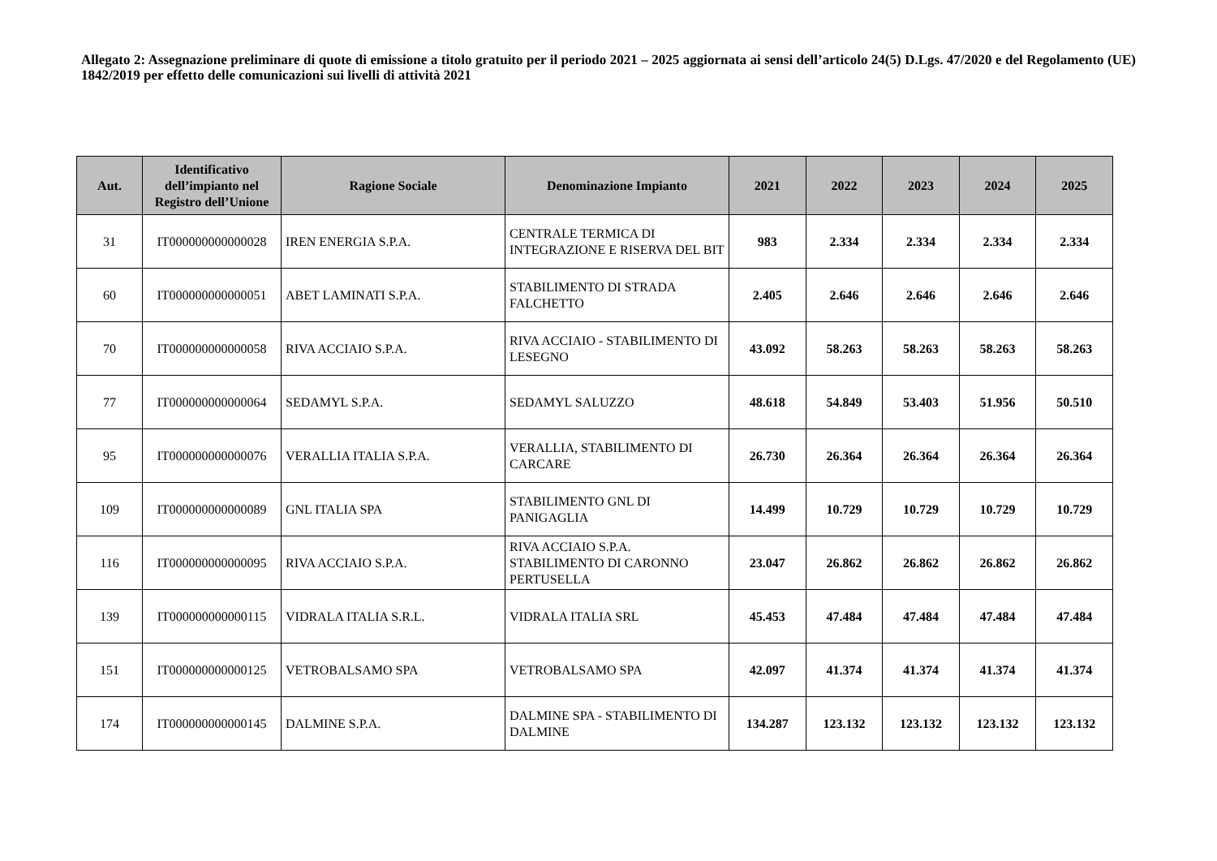Allegato 2: Assegnazione preliminare di quote di emissione a titolo gratuito per il periodo 2021 – 2025 aggiornata ai sensi dell’articolo 24(5) D.Lgs. 47/2020 e del Regolamento (UE) 1842/2019 per effetto delle comunicazioni sui livelli di attività 2021
| Aut. | Identificativo dell’impianto nel Registro dell’Unione | Ragione Sociale | Denominazione Impianto | 2021 | 2022 | 2023 | 2024 | 2025 |
| --- | --- | --- | --- | --- | --- | --- | --- | --- |
| 31 | IT000000000000028 | IREN ENERGIA S.P.A. | CENTRALE TERMICA DI INTEGRAZIONE E RISERVA DEL BIT | 983 | 2.334 | 2.334 | 2.334 | 2.334 |
| 60 | IT000000000000051 | ABET LAMINATI S.P.A. | STABILIMENTO DI STRADA FALCHETTO | 2.405 | 2.646 | 2.646 | 2.646 | 2.646 |
| 70 | IT000000000000058 | RIVA ACCIAIO S.P.A. | RIVA ACCIAIO - STABILIMENTO DI LESEGNO | 43.092 | 58.263 | 58.263 | 58.263 | 58.263 |
| 77 | IT000000000000064 | SEDAMYL S.P.A. | SEDAMYL SALUZZO | 48.618 | 54.849 | 53.403 | 51.956 | 50.510 |
| 95 | IT000000000000076 | VERALLIA ITALIA S.P.A. | VERALLIA, STABILIMENTO DI CARCARE | 26.730 | 26.364 | 26.364 | 26.364 | 26.364 |
| 109 | IT000000000000089 | GNL ITALIA SPA | STABILIMENTO GNL DI PANIGAGLIA | 14.499 | 10.729 | 10.729 | 10.729 | 10.729 |
| 116 | IT000000000000095 | RIVA ACCIAIO S.P.A. | RIVA ACCIAIO S.P.A. STABILIMENTO DI CARONNO PERTUSELLA | 23.047 | 26.862 | 26.862 | 26.862 | 26.862 |
| 139 | IT000000000000115 | VIDRALA ITALIA S.R.L. | VIDRALA ITALIA SRL | 45.453 | 47.484 | 47.484 | 47.484 | 47.484 |
| 151 | IT000000000000125 | VETROBALSAMO SPA | VETROBALSAMO SPA | 42.097 | 41.374 | 41.374 | 41.374 | 41.374 |
| 174 | IT000000000000145 | DALMINE S.P.A. | DALMINE SPA - STABILIMENTO DI DALMINE | 134.287 | 123.132 | 123.132 | 123.132 | 123.132 |